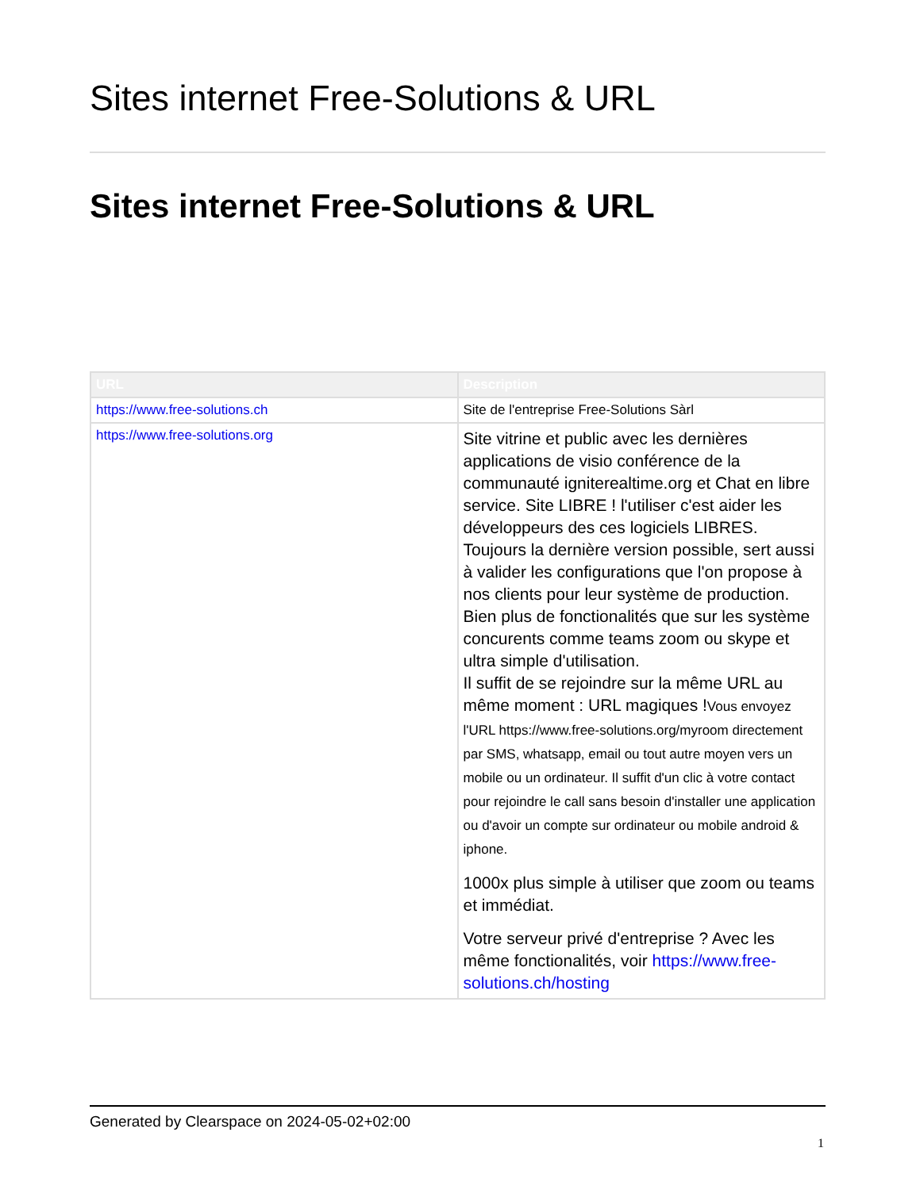Sites internet Free-Solutions & URL
Sites internet Free-Solutions & URL
| URL | Description |
| --- | --- |
| https://www.free-solutions.ch | Site de l'entreprise Free-Solutions Sàrl |
| https://www.free-solutions.org | Site vitrine et public avec les dernières applications de visio conférence de la communauté igniterealtime.org et Chat en libre service. Site LIBRE ! l'utiliser c'est aider les développeurs des ces logiciels LIBRES. Toujours la dernière version possible, sert aussi à valider les configurations que l'on propose à nos clients pour leur système de production. Bien plus de fonctionalités que sur les système concurents comme teams zoom ou skype et ultra simple d'utilisation. Il suffit de se rejoindre sur la même URL au même moment : URL magiques ! Vous envoyez l'URL https://www.free-solutions.org/myroom directement par SMS, whatsapp, email ou tout autre moyen vers un mobile ou un ordinateur. Il suffit d'un clic à votre contact pour rejoindre le call sans besoin d'installer une application ou d'avoir un compte sur ordinateur ou mobile android & iphone. 1000x plus simple à utiliser que zoom ou teams et immédiat. Votre serveur privé d'entreprise ? Avec les même fonctionalités, voir https://www.free-solutions.ch/hosting |
Generated by Clearspace on 2024-05-02+02:00
1